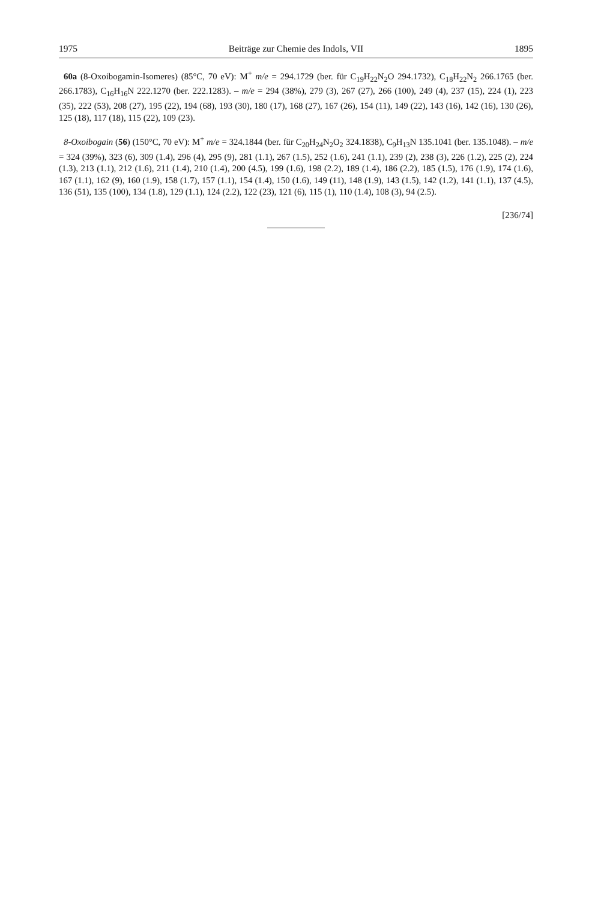1975 Beiträge zur Chemie des Indols, VII 1895
60a (8-Oxoibogamin-Isomeres) (85°C, 70 eV): M<sup>+</sup> m/e = 294.1729 (ber. für C<sub>19</sub>H<sub>22</sub>N<sub>2</sub>O 294.1732), C<sub>18</sub>H<sub>22</sub>N<sub>2</sub> 266.1765 (ber. 266.1783), C<sub>16</sub>H<sub>16</sub>N 222.1270 (ber. 222.1283). – m/e = 294 (38%), 279 (3), 267 (27), 266 (100), 249 (4), 237 (15), 224 (1), 223 (35), 222 (53), 208 (27), 195 (22), 194 (68), 193 (30), 180 (17), 168 (27), 167 (26), 154 (11), 149 (22), 143 (16), 142 (16), 130 (26), 125 (18), 117 (18), 115 (22), 109 (23).
8-Oxoibogain (56) (150°C, 70 eV): M<sup>+</sup> m/e = 324.1844 (ber. für C<sub>20</sub>H<sub>24</sub>N<sub>2</sub>O<sub>2</sub> 324.1838), C<sub>9</sub>H<sub>13</sub>N 135.1041 (ber. 135.1048). – m/e = 324 (39%), 323 (6), 309 (1.4), 296 (4), 295 (9), 281 (1.1), 267 (1.5), 252 (1.6), 241 (1.1), 239 (2), 238 (3), 226 (1.2), 225 (2), 224 (1.3), 213 (1.1), 212 (1.6), 211 (1.4), 210 (1.4), 200 (4.5), 199 (1.6), 198 (2.2), 189 (1.4), 186 (2.2), 185 (1.5), 176 (1.9), 174 (1.6), 167 (1.1), 162 (9), 160 (1.9), 158 (1.7), 157 (1.1), 154 (1.4), 150 (1.6), 149 (11), 148 (1.9), 143 (1.5), 142 (1.2), 141 (1.1), 137 (4.5), 136 (51), 135 (100), 134 (1.8), 129 (1.1), 124 (2.2), 122 (23), 121 (6), 115 (1), 110 (1.4), 108 (3), 94 (2.5).
[236/74]